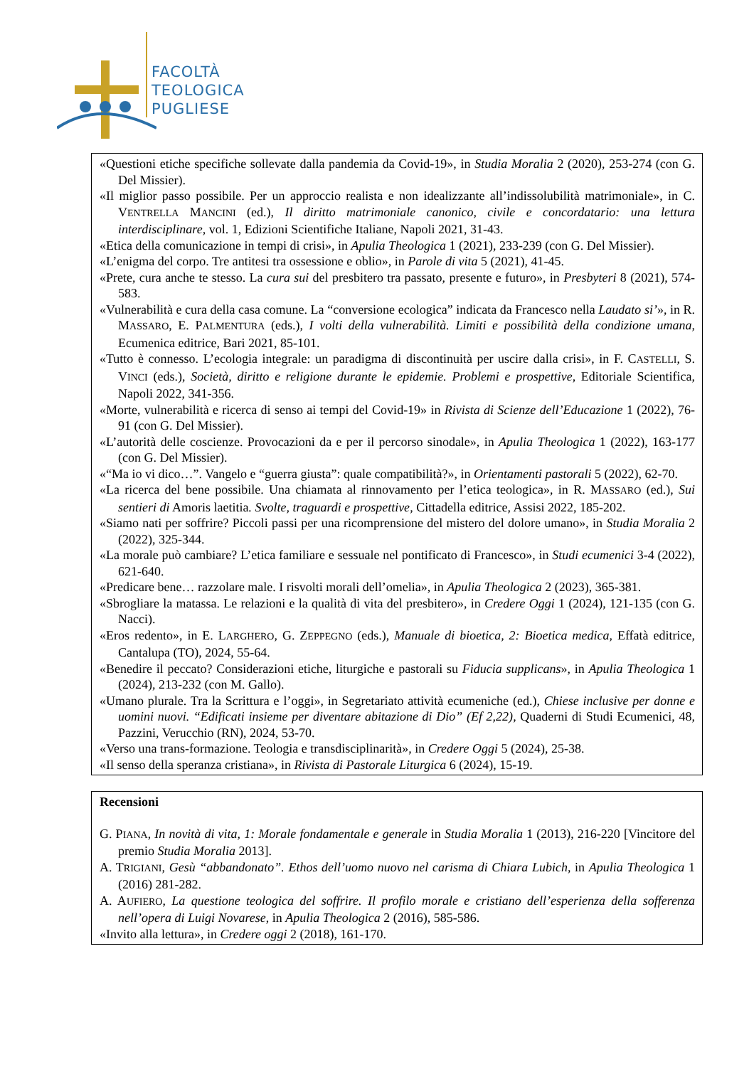FACOLTÀ
TEOLOGICA
PUGLIESE
«Questioni etiche specifiche sollevate dalla pandemia da Covid-19», in Studia Moralia 2 (2020), 253-274 (con G. Del Missier).
«Il miglior passo possibile. Per un approccio realista e non idealizzante all’indissolubilità matrimoniale», in C. VENTRELLA MANCINI (ed.), Il diritto matrimoniale canonico, civile e concordatario: una lettura interdisciplinare, vol. 1, Edizioni Scientifiche Italiane, Napoli 2021, 31-43.
«Etica della comunicazione in tempi di crisi», in Apulia Theologica 1 (2021), 233-239 (con G. Del Missier).
«L’enigma del corpo. Tre antitesi tra ossessione e oblio», in Parole di vita 5 (2021), 41-45.
«Prete, cura anche te stesso. La cura sui del presbitero tra passato, presente e futuro», in Presbyteri 8 (2021), 574-583.
«Vulnerabilità e cura della casa comune. La “conversione ecologica” indicata da Francesco nella Laudato si’», in R. MASSARO, E. PALMENTURA (eds.), I volti della vulnerabilità. Limiti e possibilità della condizione umana, Ecumenica editrice, Bari 2021, 85-101.
«Tutto è connesso. L’ecologia integrale: un paradigma di discontinuità per uscire dalla crisi», in F. CASTELLI, S. VINCI (eds.), Società, diritto e religione durante le epidemie. Problemi e prospettive, Editoriale Scientifica, Napoli 2022, 341-356.
«Morte, vulnerabilità e ricerca di senso ai tempi del Covid-19» in Rivista di Scienze dell’Educazione 1 (2022), 76-91 (con G. Del Missier).
«L’autorità delle coscienze. Provocazioni da e per il percorso sinodale», in Apulia Theologica 1 (2022), 163-177 (con G. Del Missier).
«“Ma io vi dico…”. Vangelo e “guerra giusta”: quale compatibilità?», in Orientamenti pastorali 5 (2022), 62-70.
«La ricerca del bene possibile. Una chiamata al rinnovamento per l’etica teologica», in R. MASSARO (ed.), Sui sentieri di Amoris laetitia. Svolte, traguardi e prospettive, Cittadella editrice, Assisi 2022, 185-202.
«Siamo nati per soffrire? Piccoli passi per una ricomprensione del mistero del dolore umano», in Studia Moralia 2 (2022), 325-344.
«La morale può cambiare? L’etica familiare e sessuale nel pontificato di Francesco», in Studi ecumenici 3-4 (2022), 621-640.
«Predicare bene… razzolare male. I risvolti morali dell’omelia», in Apulia Theologica 2 (2023), 365-381.
«Sbrogliare la matassa. Le relazioni e la qualità di vita del presbitero», in Credere Oggi 1 (2024), 121-135 (con G. Nacci).
«Eros redento», in E. LARGHERO, G. ZEPPEGNO (eds.), Manuale di bioetica, 2: Bioetica medica, Effatà editrice, Cantalupa (TO), 2024, 55-64.
«Benedire il peccato? Considerazioni etiche, liturgiche e pastorali su Fiducia supplicans», in Apulia Theologica 1 (2024), 213-232 (con M. Gallo).
«Umano plurale. Tra la Scrittura e l’oggi», in Segretariato attività ecumeniche (ed.), Chiese inclusive per donne e uomini nuovi. “Edificati insieme per diventare abitazione di Dio” (Ef 2,22), Quaderni di Studi Ecumenici, 48, Pazzini, Verucchio (RN), 2024, 53-70.
«Verso una trans-formazione. Teologia e transdisciplinarità», in Credere Oggi 5 (2024), 25-38.
«Il senso della speranza cristiana», in Rivista di Pastorale Liturgica 6 (2024), 15-19.
Recensioni
G. PIANA, In novità di vita, 1: Morale fondamentale e generale in Studia Moralia 1 (2013), 216-220 [Vincitore del premio Studia Moralia 2013].
A. TRIGIANI, Gesù “abbandonato”. Ethos dell’uomo nuovo nel carisma di Chiara Lubich, in Apulia Theologica 1 (2016) 281-282.
A. AUFIERO, La questione teologica del soffrire. Il profilo morale e cristiano dell’esperienza della sofferenza nell’opera di Luigi Novarese, in Apulia Theologica 2 (2016), 585-586.
«Invito alla lettura», in Credere oggi 2 (2018), 161-170.